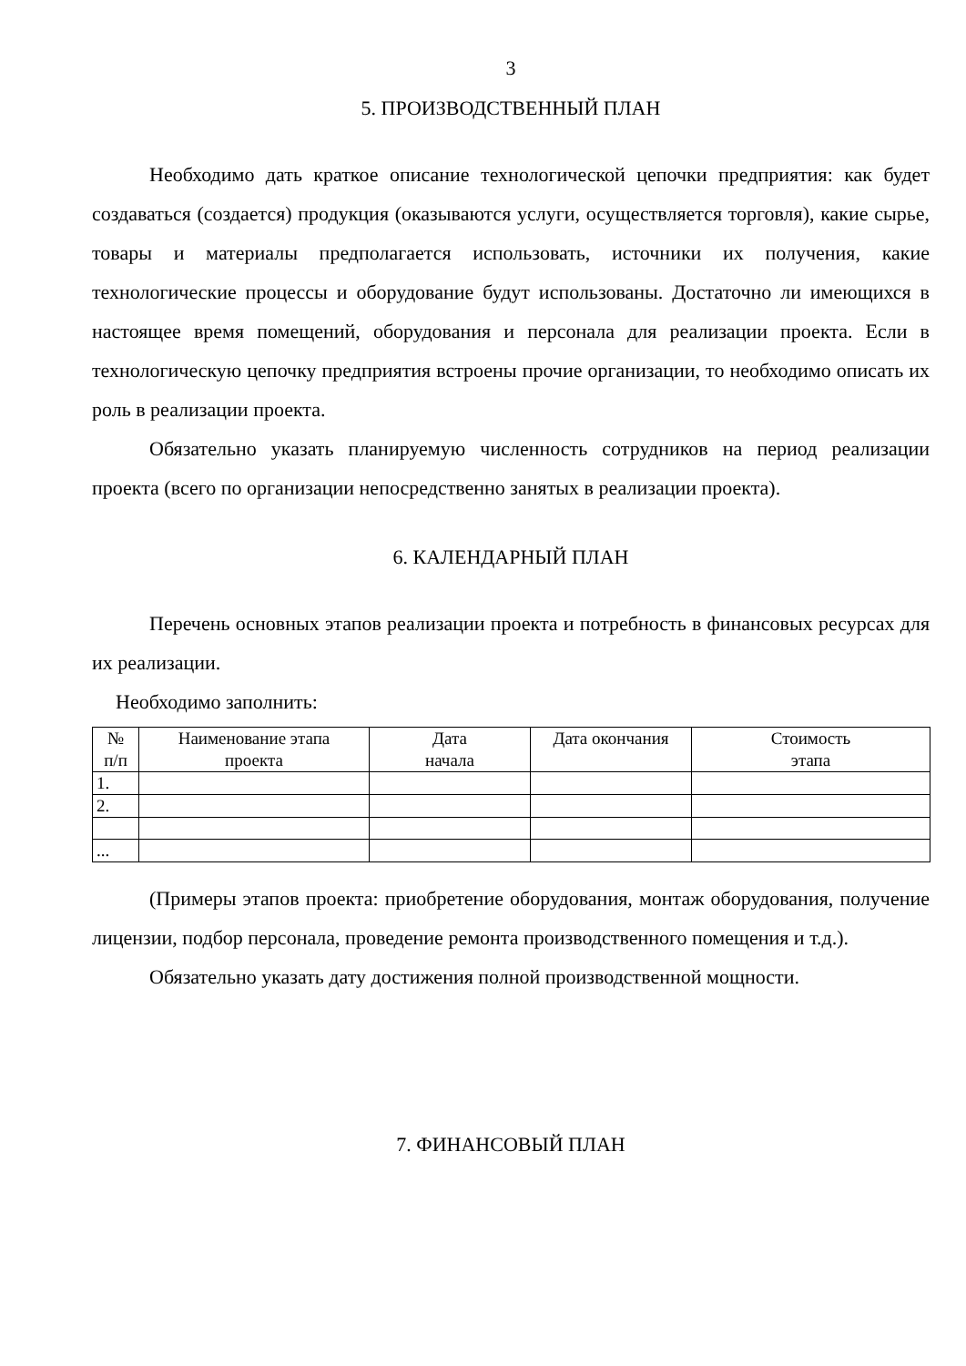3
5. ПРОИЗВОДСТВЕННЫЙ ПЛАН
Необходимо дать краткое описание технологической цепочки предприятия: как будет создаваться (создается) продукция (оказываются услуги, осуществляется торговля), какие сырье, товары и материалы предполагается использовать, источники их получения, какие технологические процессы и оборудование будут использованы. Достаточно ли имеющихся в настоящее время помещений, оборудования и персонала для реализации проекта. Если в технологическую цепочку предприятия встроены прочие организации, то необходимо описать их роль в реализации проекта.
Обязательно указать планируемую численность сотрудников на период реализации проекта (всего по организации непосредственно занятых в реализации проекта).
6. КАЛЕНДАРНЫЙ ПЛАН
Перечень основных этапов реализации проекта и потребность в финансовых ресурсах для их реализации.
Необходимо заполнить:
| № п/п | Наименование этапа проекта | Дата начала | Дата окончания | Стоимость этапа |
| --- | --- | --- | --- | --- |
| 1. | | | | |
| 2. | | | | |
| ... | | | | |
(Примеры этапов проекта: приобретение оборудования, монтаж оборудования, получение лицензии, подбор персонала, проведение ремонта производственного помещения и т.д.).
Обязательно указать дату достижения полной производственной мощности.
7. ФИНАНСОВЫЙ ПЛАН